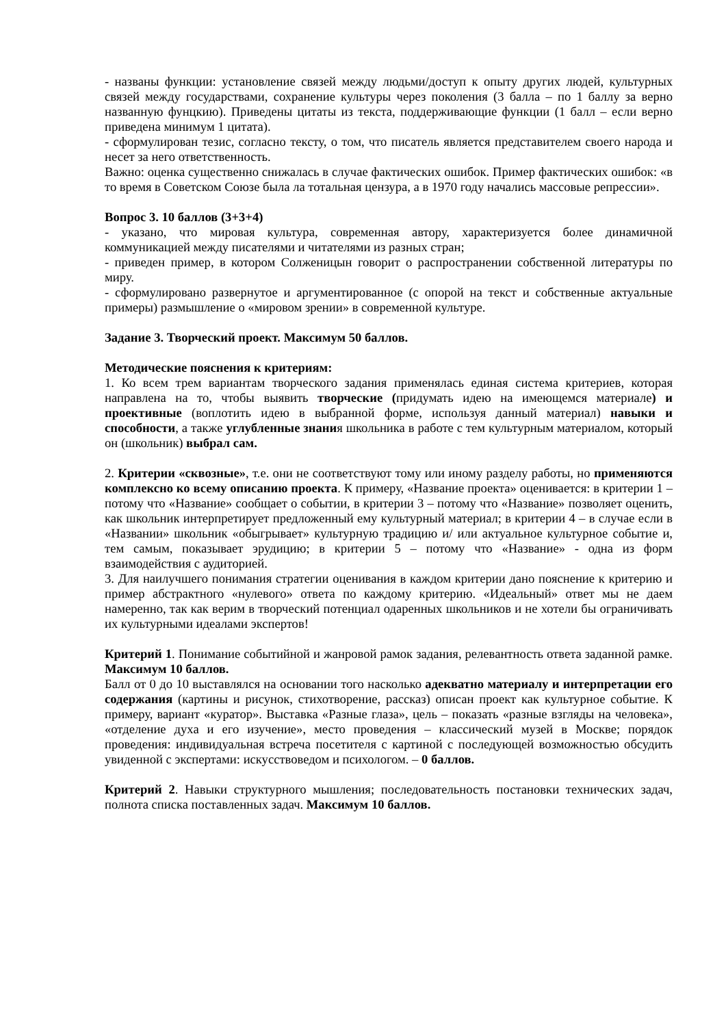- названы функции: установление связей между людьми/доступ к опыту других людей, культурных связей между государствами, сохранение культуры через поколения (3 балла – по 1 баллу за верно названную фунцкию). Приведены цитаты из текста, поддерживающие функции (1 балл – если верно приведена минимум 1 цитата).
- сформулирован тезис, согласно тексту, о том, что писатель является представителем своего народа и несет за него ответственность.
Важно: оценка существенно снижалась в случае фактических ошибок. Пример фактических ошибок: «в то время в Советском Союзе была ла тотальная цензура, а в 1970 году начались массовые репрессии».
Вопрос 3. 10 баллов (3+3+4)
- указано, что мировая культура, современная автору, характеризуется более динамичной коммуникацией между писателями и читателями из разных стран;
- приведен пример, в котором Солженицын говорит о распространении собственной литературы по миру.
- сформулировано развернутое и аргументированное (с опорой на текст и собственные актуальные примеры) размышление о «мировом зрении» в современной культуре.
Задание 3. Творческий проект. Максимум 50 баллов.
Методические пояснения к критериям:
1. Ко всем трем вариантам творческого задания применялась единая система критериев, которая направлена на то, чтобы выявить творческие (придумать идею на имеющемся материале) и проективные (воплотить идею в выбранной форме, используя данный материал) навыки и способности, а также углубленные знания школьника в работе с тем культурным материалом, который он (школьник) выбрал сам.
2. Критерии «сквозные», т.е. они не соответствуют тому или иному разделу работы, но применяются комплексно ко всему описанию проекта. К примеру, «Название проекта» оценивается: в критерии 1 – потому что «Название» сообщает о событии, в критерии 3 – потому что «Название» позволяет оценить, как школьник интерпретирует предложенный ему культурный материал; в критерии 4 – в случае если в «Названии» школьник «обыгрывает» культурную традицию и/ или актуальное культурное событие и, тем самым, показывает эрудицию; в критерии 5 – потому что «Название» - одна из форм взаимодействия с аудиторией.
3. Для наилучшего понимания стратегии оценивания в каждом критерии дано пояснение к критерию и пример абстрактного «нулевого» ответа по каждому критерию. «Идеальный» ответ мы не даем намеренно, так как верим в творческий потенциал одаренных школьников и не хотели бы ограничивать их культурными идеалами экспертов!
Критерий 1. Понимание событийной и жанровой рамок задания, релевантность ответа заданной рамке. Максимум 10 баллов.
Балл от 0 до 10 выставлялся на основании того насколько адекватно материалу и интерпретации его содержания (картины и рисунок, стихотворение, рассказ) описан проект как культурное событие. К примеру, вариант «куратор». Выставка «Разные глаза», цель – показать «разные взгляды на человека», «отделение духа и его изучение», место проведения – классический музей в Москве; порядок проведения: индивидуальная встреча посетителя с картиной с последующей возможностью обсудить увиденной с экспертами: искусствоведом и психологом. – 0 баллов.
Критерий 2. Навыки структурного мышления; последовательность постановки технических задач, полнота списка поставленных задач. Максимум 10 баллов.